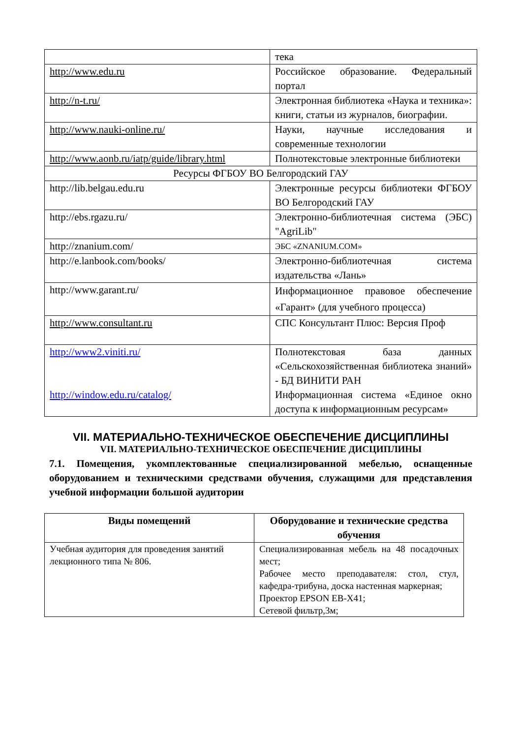| | тека |
| http://www.edu.ru | Российское образование. Федеральный портал |
| http://n-t.ru/ | Электронная библиотека «Наука и техника»: книги, статьи из журналов, биографии. |
| http://www.nauki-online.ru/ | Науки, научные исследования и современные технологии |
| http://www.aonb.ru/iatp/guide/library.html | Полнотекстовые электронные библиотеки |
| Ресурсы ФГБОУ ВО Белгородский ГАУ | |
| http://lib.belgau.edu.ru | Электронные ресурсы библиотеки ФГБОУ ВО Белгородский ГАУ |
| http://ebs.rgazu.ru/ | Электронно-библиотечная система (ЭБС) "AgriLib" |
| http://znanium.com/ | ЭБС «ZNANIUM.COM» |
| http://e.lanbook.com/books/ | Электронно-библиотечная система издательства «Лань» |
| http://www.garant.ru/ | Информационное правовое обеспечение «Гарант» (для учебного процесса) |
| http://www.consultant.ru | СПС Консультант Плюс: Версия Проф |
| http://www2.viniti.ru/ http://window.edu.ru/catalog/ | Полнотекстовая база данных «Сельскохозяйственная библиотека знаний» - БД ВИНИТИ РАН Информационная система «Единое окно доступа к информационным ресурсам» |
VII. МАТЕРИАЛЬНО-ТЕХНИЧЕСКОЕ ОБЕСПЕЧЕНИЕ ДИСЦИПЛИНЫ
VII. МАТЕРИАЛЬНО-ТЕХНИЧЕСКОЕ ОБЕСПЕЧЕНИЕ ДИСЦИПЛИНЫ
7.1. Помещения, укомплектованные специализированной мебелью, оснащенные оборудованием и техническими средствами обучения, служащими для представления учебной информации большой аудитории
| Виды помещений | Оборудование и технические средства обучения |
| --- | --- |
| Учебная аудитория для проведения занятий лекционного типа № 806. | Специализированная мебель на 48 посадочных мест; Рабочее место преподавателя: стол, стул, кафедра-трибуна, доска настенная маркерная; Проектор EPSON EB-X41; Сетевой фильтр,3м; |